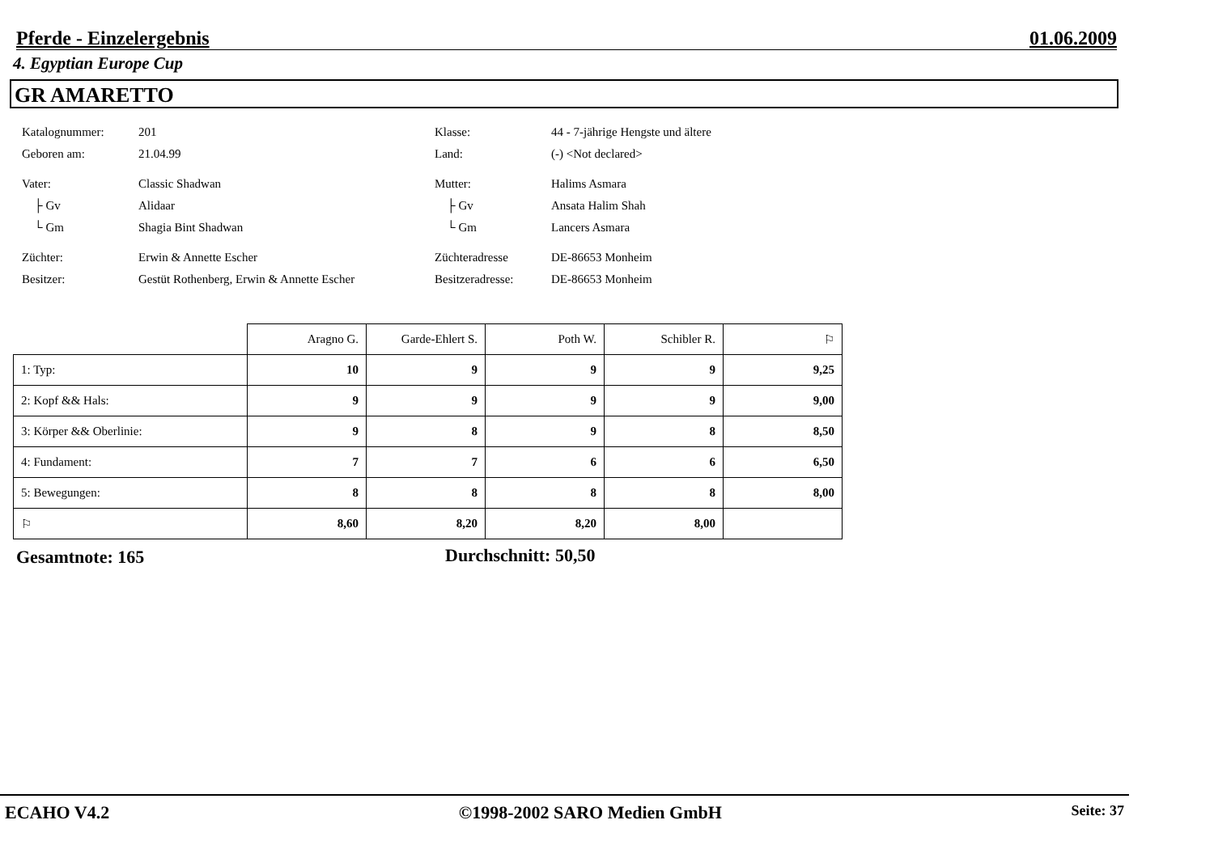Pferde - Einzelergebnis 01.06.2009
4. Egyptian Europe Cup
GR AMARETTO
Katalognummer: 201 Klasse: 44 - 7-jährige Hengste und ältere
Geboren am: 21.04.99 Land: (-) <Not declared>
Vater: Classic Shadwan Mutter: Halims Asmara
├ Gv Alidaar ├ Gv Ansata Halim Shah
└ Gm Shagia Bint Shadwan └ Gm Lancers Asmara
Züchter: Erwin & Annette Escher Züchteradresse DE-86653 Monheim
Besitzer: Gestüt Rothenberg, Erwin & Annette Escher Besitzeradresse: DE-86653 Monheim
| | Aragno G. | Garde-Ehlert S. | Poth W. | Schibler R. | ⚐ |
| --- | --- | --- | --- | --- | --- |
| 1: Typ: | 10 | 9 | 9 | 9 | 9,25 |
| 2: Kopf && Hals: | 9 | 9 | 9 | 9 | 9,00 |
| 3: Körper && Oberlinie: | 9 | 8 | 9 | 8 | 8,50 |
| 4: Fundament: | 7 | 7 | 6 | 6 | 6,50 |
| 5: Bewegungen: | 8 | 8 | 8 | 8 | 8,00 |
| ⚐ | 8,60 | 8,20 | 8,20 | 8,00 | |
Gesamtnote: 165 Durchschnitt: 50,50
ECAHO V4.2 ©1998-2002 SARO Medien GmbH Seite: 37